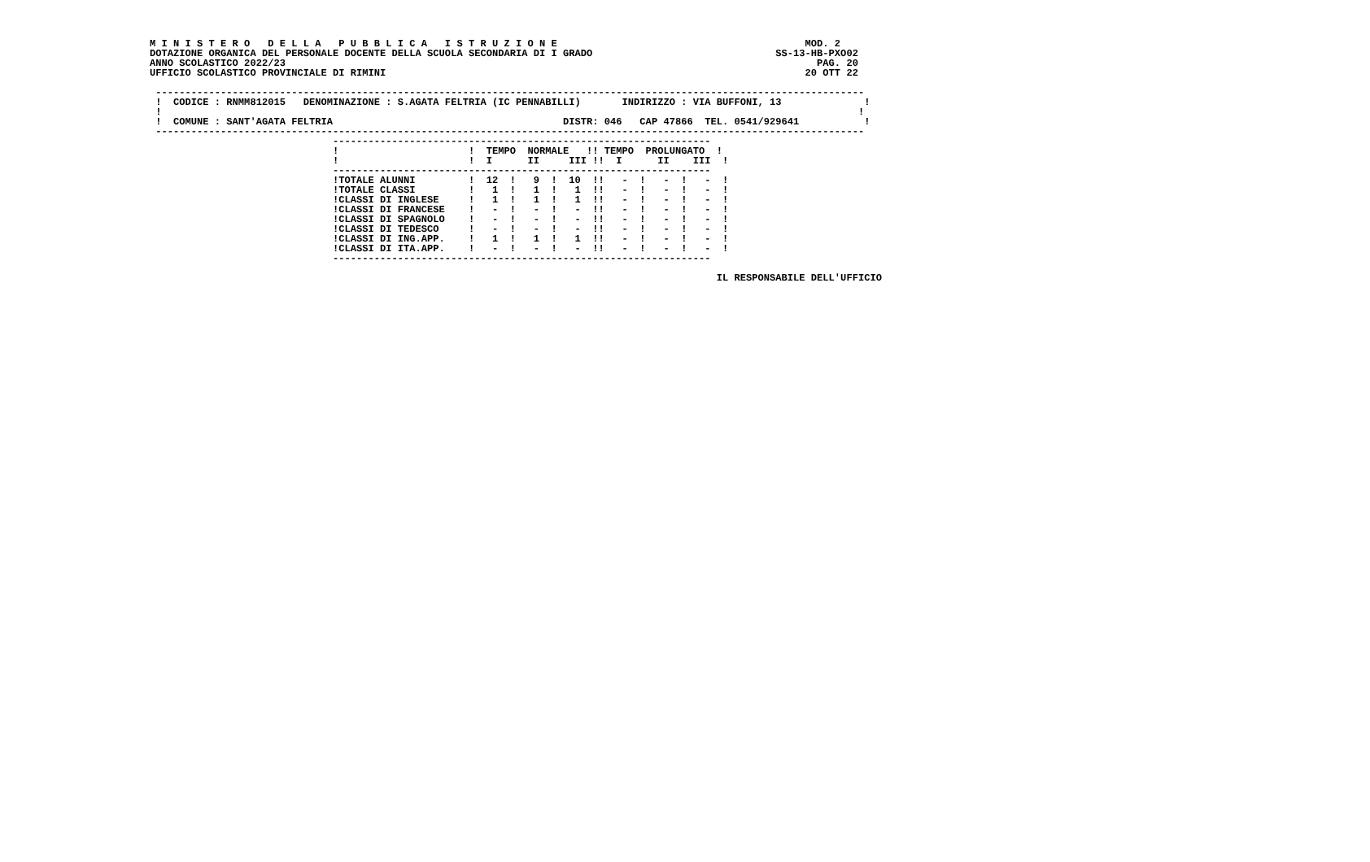M I N I S T E R O   D E L L A   P U B B L I C A   I S T R U Z I O N E                                          MOD. 2
DOTAZIONE ORGANICA DEL PERSONALE DOCENTE DELLA SCUOLA SECONDARIA DI I GRADO                               SS-13-HB-PXO02
ANNO SCOLASTICO 2022/23                                                                                          PAG. 20
UFFICIO SCOLASTICO PROVINCIALE DI RIMINI                                                                       20 OTT 22

 ------------------------------------------------------------------------------------------------------------------------
 !  CODICE : RNMM812015   DENOMINAZIONE : S.AGATA FELTRIA (IC PENNABILLI)       INDIRIZZO : VIA BUFFONI, 13              !
 !                                                                                                                      !
 !  COMUNE : SANT'AGATA FELTRIA                                       DISTR: 046   CAP 47866  TEL. 0541/929641           !
 ------------------------------------------------------------------------------------------------------------------------
                               ----------------------------------------------------------------
                               !                      !  TEMPO  NORMALE   !! TEMPO  PROLUNGATO  !
                               !                      !  I      II     III !!  I      II    III  !
                               ----------------------------------------------------------------
                               !TOTALE ALUNNI         !  12  !   9  !  10  !!   -  !   -  !   -  !
                               !TOTALE CLASSI         !   1  !   1  !   1  !!   -  !   -  !   -  !
                               !CLASSI DI INGLESE     !   1  !   1  !   1  !!   -  !   -  !   -  !
                               !CLASSI DI FRANCESE    !   -  !   -  !   -  !!   -  !   -  !   -  !
                               !CLASSI DI SPAGNOLO    !   -  !   -  !   -  !!   -  !   -  !   -  !
                               !CLASSI DI TEDESCO     !   -  !   -  !   -  !!   -  !   -  !   -  !
                               !CLASSI DI ING.APP.    !   1  !   1  !   1  !!   -  !   -  !   -  !
                               !CLASSI DI ITA.APP.    !   -  !   -  !   -  !!   -  !   -  !   -  !
                               ----------------------------------------------------------------

                                                                                                IL RESPONSABILE DELL'UFFICIO